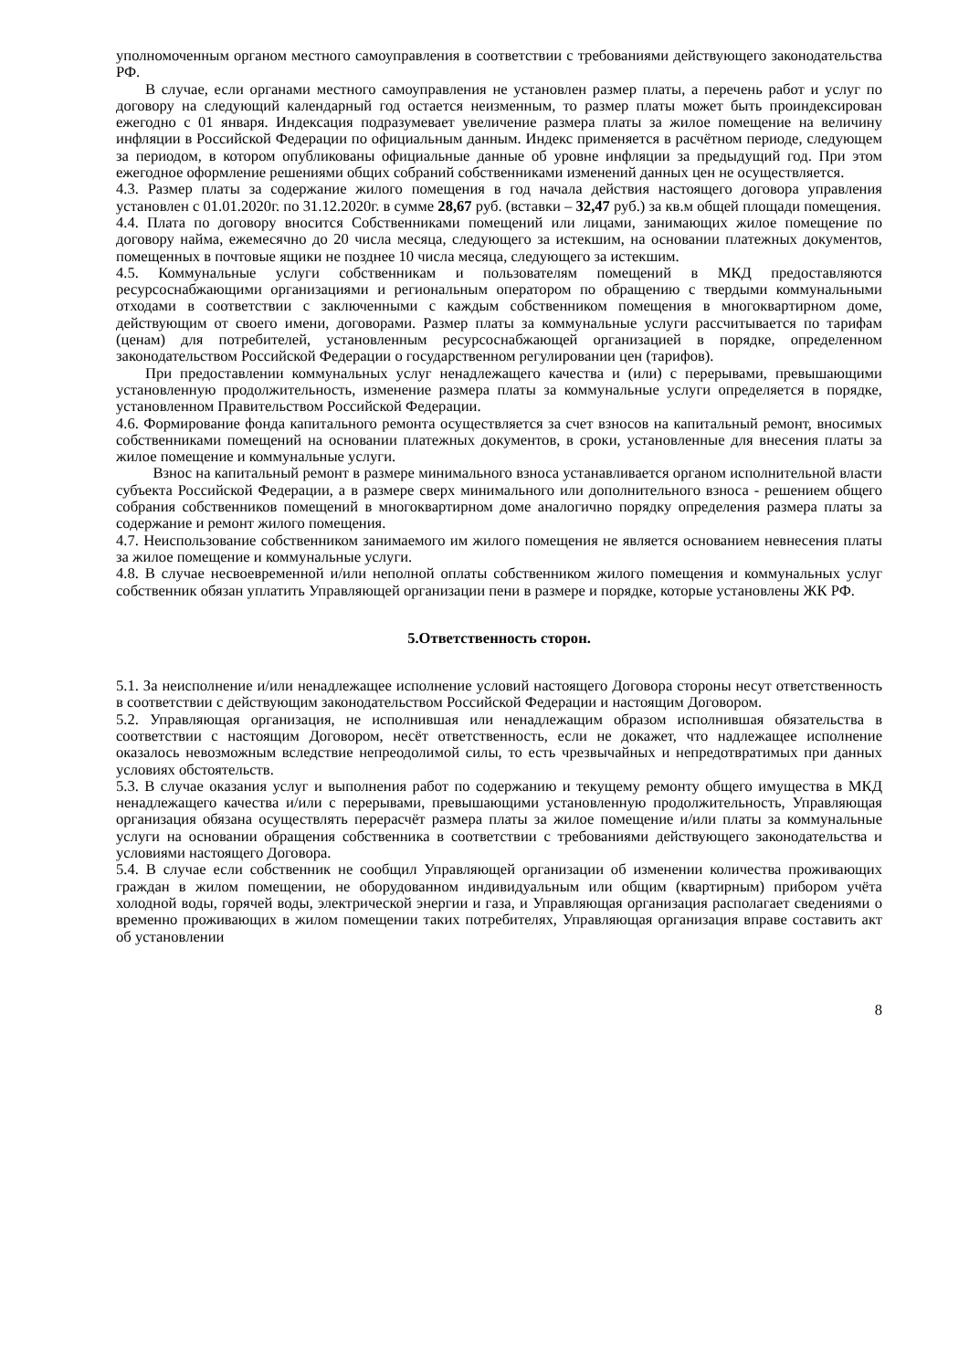уполномоченным органом местного самоуправления в соответствии с требованиями действующего законодательства РФ.
В случае, если органами местного самоуправления не установлен размер платы, а перечень работ и услуг по договору на следующий календарный год остается неизменным, то размер платы может быть проиндексирован ежегодно с 01 января. Индексация подразумевает увеличение размера платы за жилое помещение на величину инфляции в Российской Федерации по официальным данным. Индекс применяется в расчётном периоде, следующем за периодом, в котором опубликованы официальные данные об уровне инфляции за предыдущий год. При этом ежегодное оформление решениями общих собраний собственниками изменений данных цен не осуществляется.
4.3. Размер платы за содержание жилого помещения в год начала действия настоящего договора управления установлен с 01.01.2020г. по 31.12.2020г. в сумме 28,67 руб. (вставки – 32,47 руб.) за кв.м общей площади помещения.
4.4. Плата по договору вносится Собственниками помещений или лицами, занимающих жилое помещение по договору найма, ежемесячно до 20 числа месяца, следующего за истекшим, на основании платежных документов, помещенных в почтовые ящики не позднее 10 числа месяца, следующего за истекшим.
4.5. Коммунальные услуги собственникам и пользователям помещений в МКД предоставляются ресурсоснабжающими организациями и региональным оператором по обращению с твердыми коммунальными отходами в соответствии с заключенными с каждым собственником помещения в многоквартирном доме, действующим от своего имени, договорами. Размер платы за коммунальные услуги рассчитывается по тарифам (ценам) для потребителей, установленным ресурсоснабжающей организацией в порядке, определенном законодательством Российской Федерации о государственном регулировании цен (тарифов).
При предоставлении коммунальных услуг ненадлежащего качества и (или) с перерывами, превышающими установленную продолжительность, изменение размера платы за коммунальные услуги определяется в порядке, установленном Правительством Российской Федерации.
4.6. Формирование фонда капитального ремонта осуществляется за счет взносов на капитальный ремонт, вносимых собственниками помещений на основании платежных документов, в сроки, установленные для внесения платы за жилое помещение и коммунальные услуги.
Взнос на капитальный ремонт в размере минимального взноса устанавливается органом исполнительной власти субъекта Российской Федерации, а в размере сверх минимального или дополнительного взноса - решением общего собрания собственников помещений в многоквартирном доме аналогично порядку определения размера платы за содержание и ремонт жилого помещения.
4.7. Неиспользование собственником занимаемого им жилого помещения не является основанием невнесения платы за жилое помещение и коммунальные услуги.
4.8. В случае несвоевременной и/или неполной оплаты собственником жилого помещения и коммунальных услуг собственник обязан уплатить Управляющей организации пени в размере и порядке, которые установлены ЖК РФ.
5.Ответственность сторон.
5.1. За неисполнение и/или ненадлежащее исполнение условий настоящего Договора стороны несут ответственность в соответствии с действующим законодательством Российской Федерации и настоящим Договором.
5.2. Управляющая организация, не исполнившая или ненадлежащим образом исполнившая обязательства в соответствии с настоящим Договором, несёт ответственность, если не докажет, что надлежащее исполнение оказалось невозможным вследствие непреодолимой силы, то есть чрезвычайных и непредотвратимых при данных условиях обстоятельств.
5.3. В случае оказания услуг и выполнения работ по содержанию и текущему ремонту общего имущества в МКД ненадлежащего качества и/или с перерывами, превышающими установленную продолжительность, Управляющая организация обязана осуществлять перерасчёт размера платы за жилое помещение и/или платы за коммунальные услуги на основании обращения собственника в соответствии с требованиями действующего законодательства и условиями настоящего Договора.
5.4. В случае если собственник не сообщил Управляющей организации об изменении количества проживающих граждан в жилом помещении, не оборудованном индивидуальным или общим (квартирным) прибором учёта холодной воды, горячей воды, электрической энергии и газа, и Управляющая организация располагает сведениями о временно проживающих в жилом помещении таких потребителях, Управляющая организация вправе составить акт об установлении
8